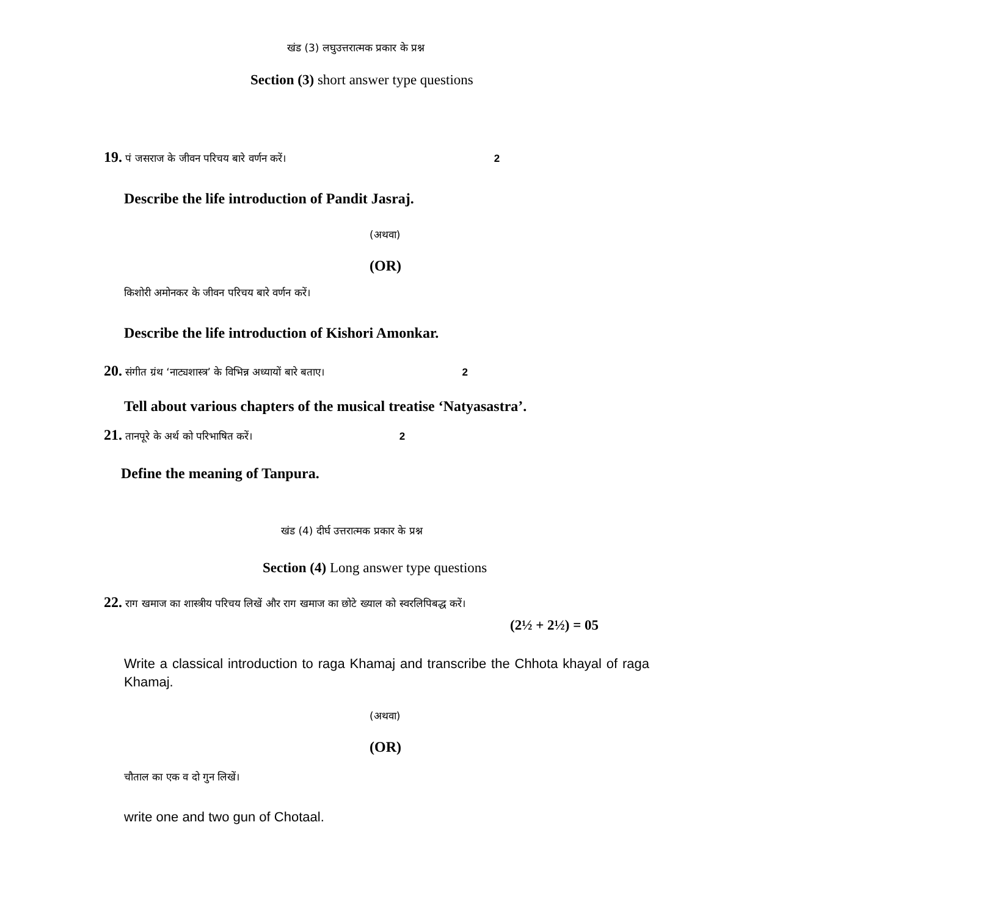खंड (3) लघुउत्तरात्मक प्रकार के प्रश्न
Section (3) short answer type questions
19. पं जसराज के जीवन परिचय बारे वर्णन करें। 2
Describe the life introduction of Pandit Jasraj.
(अथवा)
(OR)
किशोरी अमोनकर के जीवन परिचय बारे वर्णन करें।
Describe the life introduction of Kishori Amonkar.
20. संगीत ग्रंथ ‘नाट्यशास्त्र’ के विभिन्न अध्यायों बारे बताए। 2
Tell about various chapters of the musical treatise ‘Natyasastra’.
21. तानपूरे के अर्थ को परिभाषित करें। 2
Define the meaning of Tanpura.
खंड (4) दीर्घ उत्तरात्मक प्रकार के प्रश्न
Section (4) Long answer type questions
22. राग खमाज का शास्त्रीय परिचय लिखें और राग खमाज का छोटे ख्याल को स्वरलिपिबद्ध करें।
(2½ + 2½) = 05
Write a classical introduction to raga Khamaj and transcribe the Chhota khayal of raga Khamaj.
(अथवा)
(OR)
चौताल का एक व दो गुन लिखें।
write one and two gun of Chotaal.